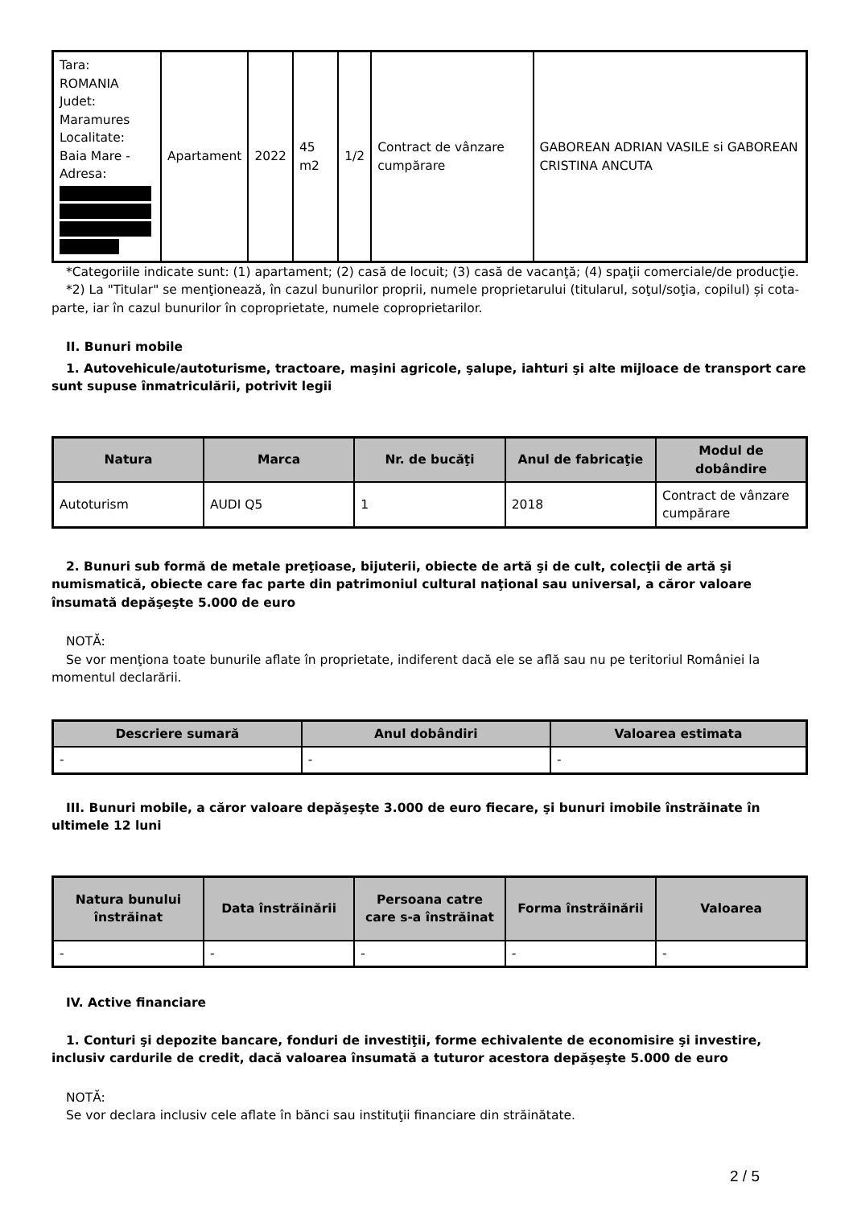| Tara: ROMANIA Judet: Maramures Localitate: Baia Mare - Adresa: | Apartament | 2022 | 45 m2 | 1/2 | Contract de vânzare cumpărare | GABOREAN ADRIAN VASILE si GABOREAN CRISTINA ANCUTA |
*Categoriile indicate sunt: (1) apartament; (2) casă de locuit; (3) casă de vacanţă; (4) spaţii comerciale/de producţie.
*2) La "Titular" se menţionează, în cazul bunurilor proprii, numele proprietarului (titularul, soţul/soţia, copilul) și cota-parte, iar în cazul bunurilor în coproprietate, numele coproprietarilor.
II. Bunuri mobile
1. Autovehicule/autoturisme, tractoare, maşini agricole, şalupe, iahturi şi alte mijloace de transport care sunt supuse înmatriculării, potrivit legii
| Natura | Marca | Nr. de bucăţi | Anul de fabricaţie | Modul de dobândire |
| --- | --- | --- | --- | --- |
| Autoturism | AUDI Q5 | 1 | 2018 | Contract de vânzare cumpărare |
2. Bunuri sub formă de metale preţioase, bijuterii, obiecte de artă şi de cult, colecţii de artă şi numismatică, obiecte care fac parte din patrimoniul cultural naţional sau universal, a căror valoare însumată depăşeşte 5.000 de euro
NOTĂ:
Se vor menţiona toate bunurile aflate în proprietate, indiferent dacă ele se află sau nu pe teritoriul României la momentul declarării.
| Descriere sumară | Anul dobândiri | Valoarea estimata |
| --- | --- | --- |
| - | - | - |
III. Bunuri mobile, a căror valoare depăşeşte 3.000 de euro fiecare, şi bunuri imobile înstrăinate în ultimele 12 luni
| Natura bunului înstrăinat | Data înstrăinării | Persoana catre care s-a înstrăinat | Forma înstrăinării | Valoarea |
| --- | --- | --- | --- | --- |
| - | - | - | - | - |
IV. Active financiare
1. Conturi şi depozite bancare, fonduri de investiţii, forme echivalente de economisire şi investire, inclusiv cardurile de credit, dacă valoarea însumată a tuturor acestora depăşeşte 5.000 de euro
NOTĂ:
Se vor declara inclusiv cele aflate în bănci sau instituţii financiare din străinătate.
2 / 5